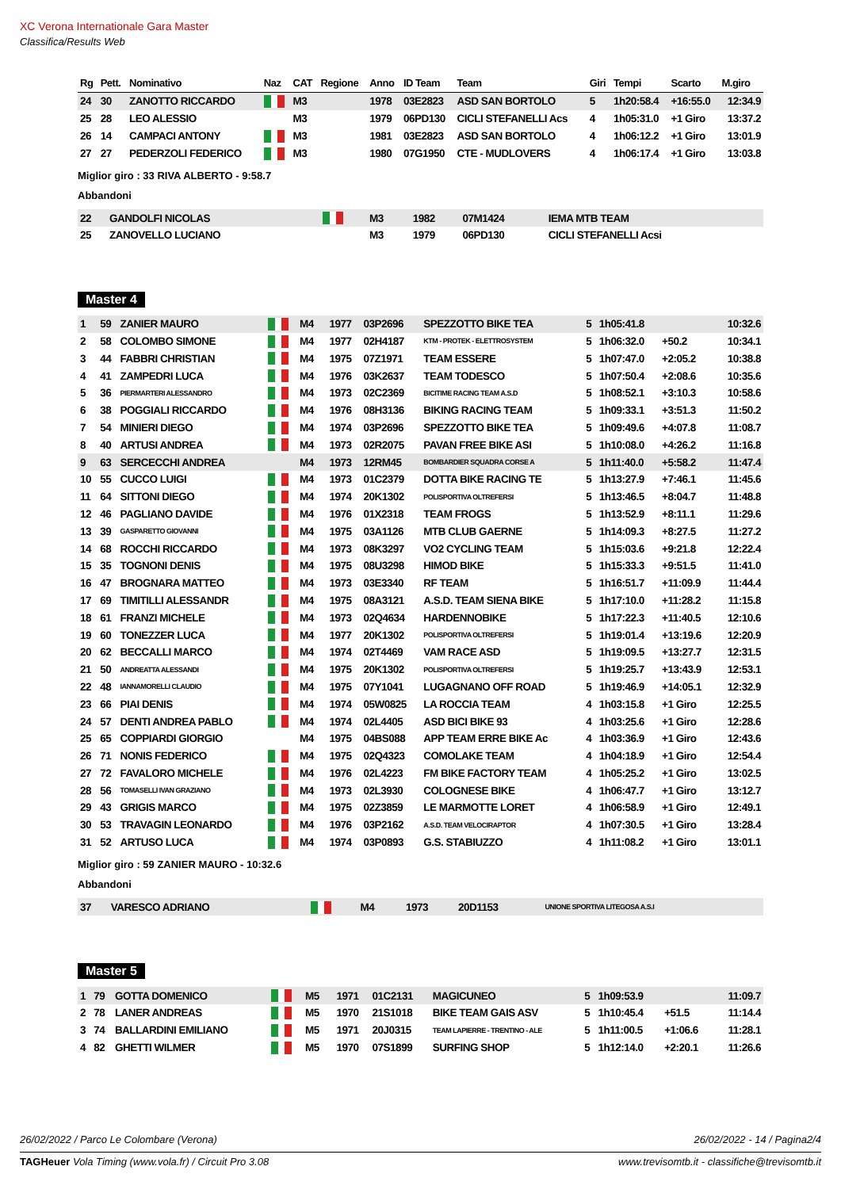XC Verona Internationale Gara Master
Classifica/Results Web
| Rg | Pett. | Nominativo | Naz | CAT | Regione | Anno | ID Team | Team | Giri | Tempi | Scarto | M.giro |
| --- | --- | --- | --- | --- | --- | --- | --- | --- | --- | --- | --- | --- |
| 24 | 30 | ZANOTTO RICCARDO | | M3 | | 1978 | 03E2823 | ASD SAN BORTOLO | 5 | 1h20:58.4 | +16:55.0 | 12:34.9 |
| 25 | 28 | LEO ALESSIO | | M3 | | 1979 | 06PD130 | CICLI STEFANELLI Acs | 4 | 1h05:31.0 | +1 Giro | 13:37.2 |
| 26 | 14 | CAMPACI ANTONY | | M3 | | 1981 | 03E2823 | ASD SAN BORTOLO | 4 | 1h06:12.2 | +1 Giro | 13:01.9 |
| 27 | 27 | PEDERZOLI FEDERICO | | M3 | | 1980 | 07G1950 | CTE - MUDLOVERS | 4 | 1h06:17.4 | +1 Giro | 13:03.8 |
Miglior giro : 33 RIVA ALBERTO - 9:58.7
Abbandoni
| 22 | GANDOLFI NICOLAS | | M3 | | 1982 | 07M1424 | IEMA MTB TEAM |
| 25 | ZANOVELLO LUCIANO | | M3 | | 1979 | 06PD130 | CICLI STEFANELLI Acsi |
Master 4
| 1 | 59 | ZANIER MAURO | | M4 | | 1977 | 03P2696 | SPEZZOTTO BIKE TEA | 5 | 1h05:41.8 | | 10:32.6 |
| 2 | 58 | COLOMBO SIMONE | | M4 | | 1977 | 02H4187 | KTM - PROTEK - ELETTROSYSTEM | 5 | 1h06:32.0 | +50.2 | 10:34.1 |
| 3 | 44 | FABBRI CHRISTIAN | | M4 | | 1975 | 07Z1971 | TEAM ESSERE | 5 | 1h07:47.0 | +2:05.2 | 10:38.8 |
| 4 | 41 | ZAMPEDRI LUCA | | M4 | | 1976 | 03K2637 | TEAM TODESCO | 5 | 1h07:50.4 | +2:08.6 | 10:35.6 |
| 5 | 36 | PIERMARTERI ALESSANDRO | | M4 | | 1973 | 02C2369 | BICITIME RACING TEAM A.S.D | 5 | 1h08:52.1 | +3:10.3 | 10:58.6 |
| 6 | 38 | POGGIALI RICCARDO | | M4 | | 1976 | 08H3136 | BIKING RACING TEAM | 5 | 1h09:33.1 | +3:51.3 | 11:50.2 |
| 7 | 54 | MINIERI DIEGO | | M4 | | 1974 | 03P2696 | SPEZZOTTO BIKE TEA | 5 | 1h09:49.6 | +4:07.8 | 11:08.7 |
| 8 | 40 | ARTUSI ANDREA | | M4 | | 1973 | 02R2075 | PAVAN FREE BIKE ASI | 5 | 1h10:08.0 | +4:26.2 | 11:16.8 |
| 9 | 63 | SERCECCHI ANDREA | | M4 | | 1973 | 12RM45 | BOMBARDIER SQUADRA CORSE A | 5 | 1h11:40.0 | +5:58.2 | 11:47.4 |
| 10 | 55 | CUCCO LUIGI | | M4 | | 1973 | 01C2379 | DOTTA BIKE RACING TE | 5 | 1h13:27.9 | +7:46.1 | 11:45.6 |
| 11 | 64 | SITTONI DIEGO | | M4 | | 1974 | 20K1302 | POLISPORTIVA OLTREFERSI | 5 | 1h13:46.5 | +8:04.7 | 11:48.8 |
| 12 | 46 | PAGLIANO DAVIDE | | M4 | | 1976 | 01X2318 | TEAM FROGS | 5 | 1h13:52.9 | +8:11.1 | 11:29.6 |
| 13 | 39 | GASPARETTO GIOVANNI | | M4 | | 1975 | 03A1126 | MTB CLUB GAERNE | 5 | 1h14:09.3 | +8:27.5 | 11:27.2 |
| 14 | 68 | ROCCHI RICCARDO | | M4 | | 1973 | 08K3297 | VO2 CYCLING TEAM | 5 | 1h15:03.6 | +9:21.8 | 12:22.4 |
| 15 | 35 | TOGNONI DENIS | | M4 | | 1975 | 08U3298 | HIMOD BIKE | 5 | 1h15:33.3 | +9:51.5 | 11:41.0 |
| 16 | 47 | BROGNARA MATTEO | | M4 | | 1973 | 03E3340 | RF TEAM | 5 | 1h16:51.7 | +11:09.9 | 11:44.4 |
| 17 | 69 | TIMITILLI ALESSANDR | | M4 | | 1975 | 08A3121 | A.S.D. TEAM SIENA BIKE | 5 | 1h17:10.0 | +11:28.2 | 11:15.8 |
| 18 | 61 | FRANZI MICHELE | | M4 | | 1973 | 02Q4634 | HARDENNOBIKE | 5 | 1h17:22.3 | +11:40.5 | 12:10.6 |
| 19 | 60 | TONEZZER LUCA | | M4 | | 1977 | 20K1302 | POLISPORTIVA OLTREFERSI | 5 | 1h19:01.4 | +13:19.6 | 12:20.9 |
| 20 | 62 | BECCALLI MARCO | | M4 | | 1974 | 02T4469 | VAM RACE ASD | 5 | 1h19:09.5 | +13:27.7 | 12:31.5 |
| 21 | 50 | ANDREATTA ALESSANDI | | M4 | | 1975 | 20K1302 | POLISPORTIVA OLTREFERSI | 5 | 1h19:25.7 | +13:43.9 | 12:53.1 |
| 22 | 48 | IANNAMORELLI CLAUDIO | | M4 | | 1975 | 07Y1041 | LUGAGNANO OFF ROAD | 5 | 1h19:46.9 | +14:05.1 | 12:32.9 |
| 23 | 66 | PIAI DENIS | | M4 | | 1974 | 05W0825 | LA ROCCIA TEAM | 4 | 1h03:15.8 | +1 Giro | 12:25.5 |
| 24 | 57 | DENTI ANDREA PABLO | | M4 | | 1974 | 02L4405 | ASD BICI BIKE 93 | 4 | 1h03:25.6 | +1 Giro | 12:28.6 |
| 25 | 65 | COPPIARDI GIORGIO | | M4 | | 1975 | 04BS088 | APP TEAM ERRE BIKE Ac | 4 | 1h03:36.9 | +1 Giro | 12:43.6 |
| 26 | 71 | NONIS FEDERICO | | M4 | | 1975 | 02Q4323 | COMOLAKE TEAM | 4 | 1h04:18.9 | +1 Giro | 12:54.4 |
| 27 | 72 | FAVALORO MICHELE | | M4 | | 1976 | 02L4223 | FM BIKE FACTORY TEAM | 4 | 1h05:25.2 | +1 Giro | 13:02.5 |
| 28 | 56 | TOMASELLI IVAN GRAZIANO | | M4 | | 1973 | 02L3930 | COLOGNESE BIKE | 4 | 1h06:47.7 | +1 Giro | 13:12.7 |
| 29 | 43 | GRIGIS MARCO | | M4 | | 1975 | 02Z3859 | LE MARMOTTE LORET | 4 | 1h06:58.9 | +1 Giro | 12:49.1 |
| 30 | 53 | TRAVAGIN LEONARDO | | M4 | | 1976 | 03P2162 | A.S.D. TEAM VELOCIRAPTOR | 4 | 1h07:30.5 | +1 Giro | 13:28.4 |
| 31 | 52 | ARTUSO LUCA | | M4 | | 1974 | 03P0893 | G.S. STABIUZZO | 4 | 1h11:08.2 | +1 Giro | 13:01.1 |
Miglior giro : 59 ZANIER MAURO - 10:32.6
Abbandoni
| 37 | VARESCO ADRIANO | | M4 | | 1973 | 20D1153 | UNIONE SPORTIVA LITEGOSA A.S.I |
Master 5
| 1 | 79 | GOTTA DOMENICO | | M5 | | 1971 | 01C2131 | MAGICUNEO | 5 | 1h09:53.9 | | 11:09.7 |
| 2 | 78 | LANER ANDREAS | | M5 | | 1970 | 21S1018 | BIKE TEAM GAIS ASV | 5 | 1h10:45.4 | +51.5 | 11:14.4 |
| 3 | 74 | BALLARDINI EMILIANO | | M5 | | 1971 | 20J0315 | TEAM LAPIERRE - TRENTINO - ALE | 5 | 1h11:00.5 | +1:06.6 | 11:28.1 |
| 4 | 82 | GHETTI WILMER | | M5 | | 1970 | 07S1899 | SURFING SHOP | 5 | 1h12:14.0 | +2:20.1 | 11:26.6 |
26/02/2022 / Parco Le Colombare (Verona) 26/02/2022 - 14 / Pagina2/4
TAGHeuer Vola Timing (www.vola.fr) / Circuit Pro 3.08 www.trevisomtb.it - classifiche@trevisomtb.it